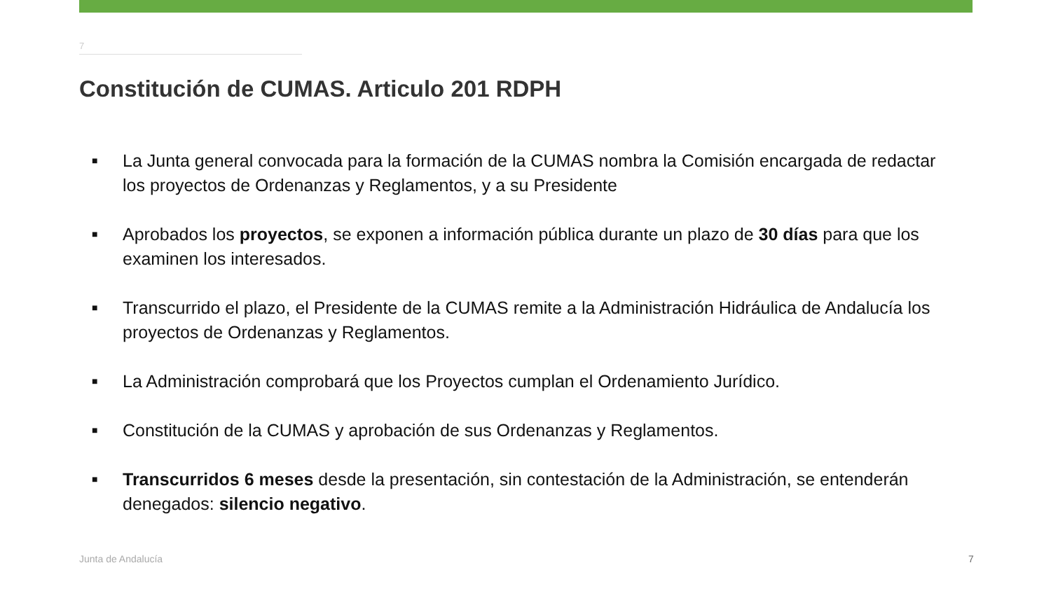7
Constitución de CUMAS. Articulo 201 RDPH
■ La Junta general convocada para la formación de la CUMAS nombra la Comisión encargada de redactar los proyectos de Ordenanzas y Reglamentos, y a su Presidente
■ Aprobados los proyectos, se exponen a información pública durante un plazo de 30 días para que los examinen los interesados.
■ Transcurrido el plazo, el Presidente de la CUMAS remite a la Administración Hidráulica de Andalucía los proyectos de Ordenanzas y Reglamentos.
■ La Administración comprobará que los Proyectos cumplan el Ordenamiento Jurídico.
■ Constitución de la CUMAS y aprobación de sus Ordenanzas y Reglamentos.
■ Transcurridos 6 meses desde la presentación, sin contestación de la Administración, se entenderán denegados: silencio negativo.
Junta de Andalucía 7